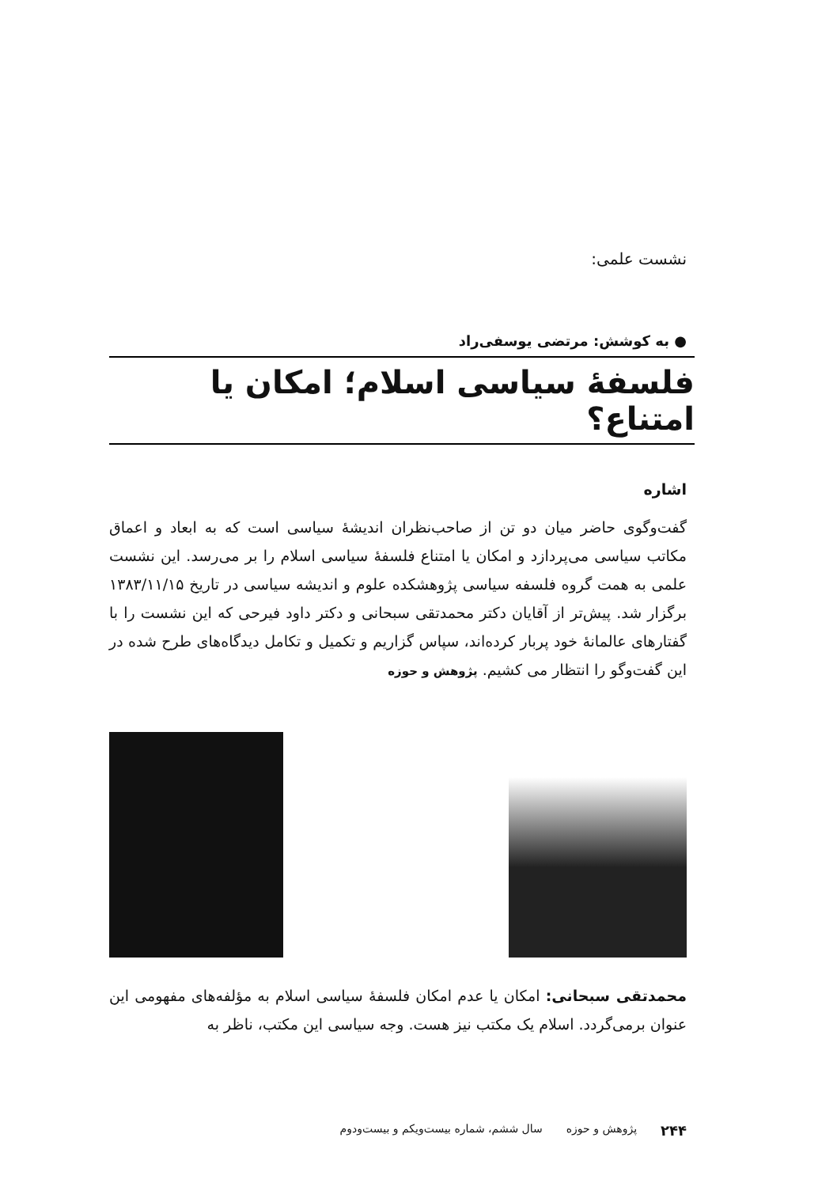نشست علمی:
● به کوشش: مرتضی یوسفی‌راد
فلسفهٔ سیاسی اسلام؛ امکان یا امتناع؟
اشاره
گفت‌وگوی حاضر میان دو تن از صاحب‌نظران اندیشهٔ سیاسی است که به ابعاد و اعماق مکاتب سیاسی می‌پردازد و امکان یا امتناع فلسفهٔ سیاسی اسلام را بر می‌رسد. این نشست علمی به همت گروه فلسفه سیاسی پژوهشکده علوم و اندیشه سیاسی در تاریخ ۱۳۸۳/۱۱/۱۵ برگزار شد. پیش‌تر از آقایان دکتر محمدتقی سبحانی و دکتر داود فیرحی که این نشست را با گفتارهای عالمانهٔ خود پربار کرده‌اند، سپاس گزاریم و تکمیل و تکامل دیدگاه‌های طرح شده در این گفت‌وگو را انتظار می کشیم. پژوهش و حوزه
محمدتقی سبحانی: امکان یا عدم امکان فلسفهٔ سیاسی اسلام به مؤلفه‌های مفهومی این عنوان برمی‌گردد. اسلام یک مکتب نیز هست. وجه سیاسی این مکتب، ناظر به
۲۴۴ پژوهش و حوزه سال ششم، شماره بیست‌ویکم و بیست‌ودوم